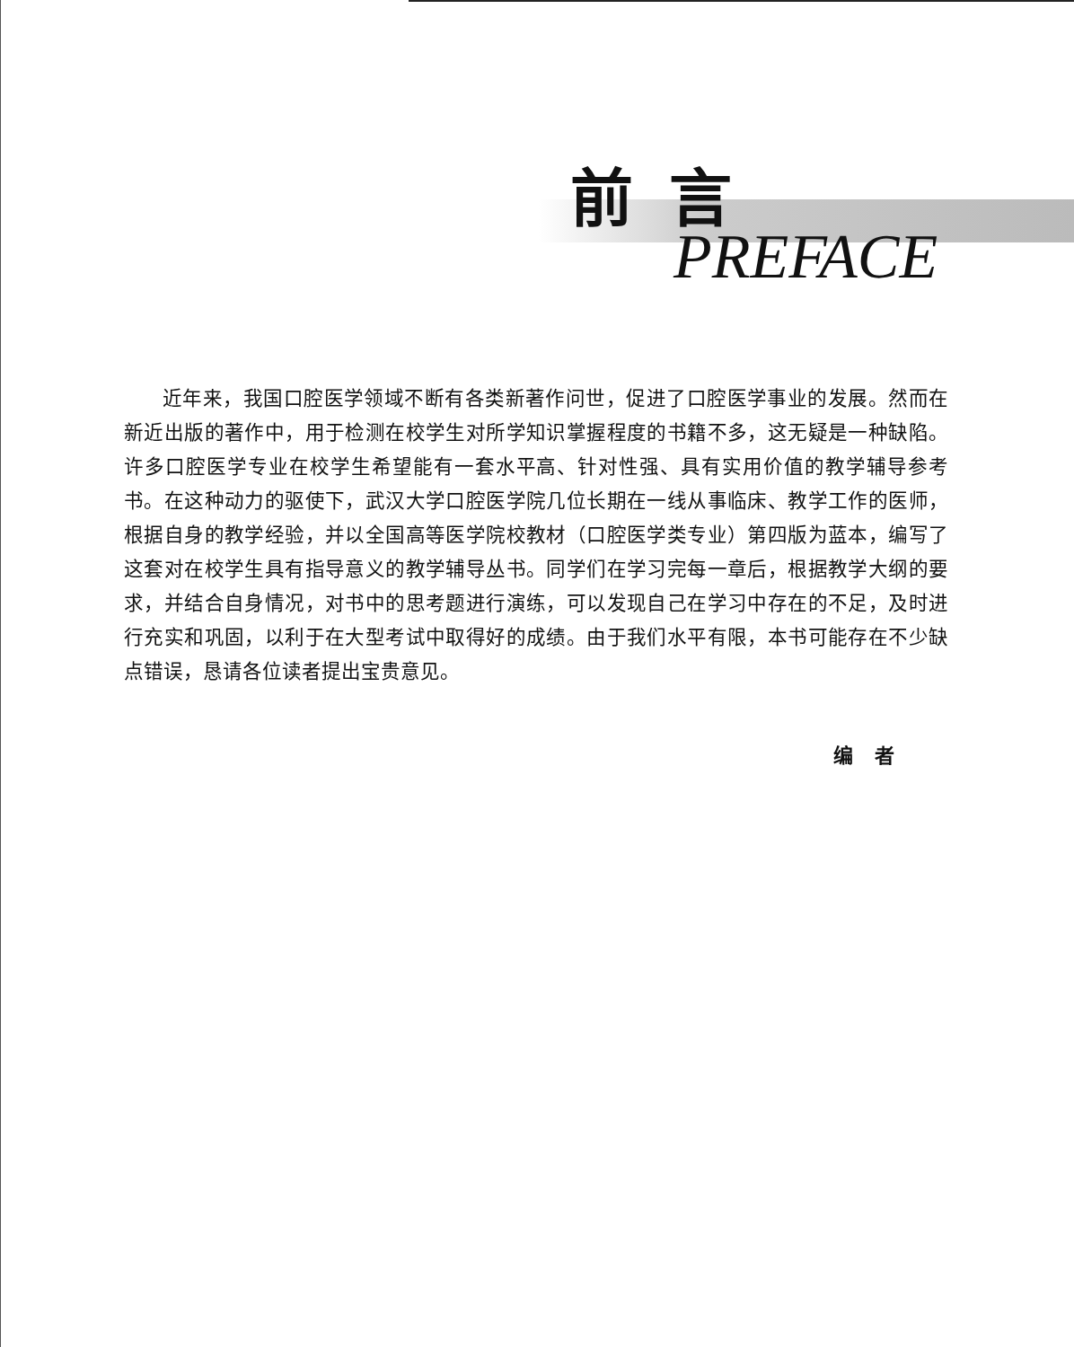前言
PREFACE
近年来，我国口腔医学领域不断有各类新著作问世，促进了口腔医学事业的发展。然而在新近出版的著作中，用于检测在校学生对所学知识掌握程度的书籍不多，这无疑是一种缺陷。许多口腔医学专业在校学生希望能有一套水平高、针对性强、具有实用价值的教学辅导参考书。在这种动力的驱使下，武汉大学口腔医学院几位长期在一线从事临床、教学工作的医师，根据自身的教学经验，并以全国高等医学院校教材（口腔医学类专业）第四版为蓝本，编写了这套对在校学生具有指导意义的教学辅导丛书。同学们在学习完每一章后，根据教学大纲的要求，并结合自身情况，对书中的思考题进行演练，可以发现自己在学习中存在的不足，及时进行充实和巩固，以利于在大型考试中取得好的成绩。由于我们水平有限，本书可能存在不少缺点错误，恳请各位读者提出宝贵意见。
编者